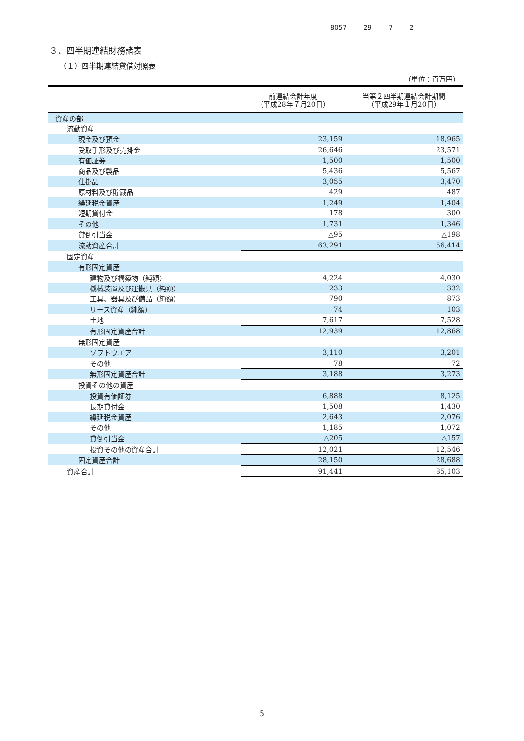8057 29 7 2
３．四半期連結財務諸表
（１）四半期連結貸借対照表
（単位：百万円）
| | 前連結会計年度 （平成28年７月20日） | 当第２四半期連結会計期間 （平成29年１月20日） |
| --- | --- | --- |
| 資産の部 | | |
| 流動資産 | | |
| 現金及び預金 | 23,159 | 18,965 |
| 受取手形及び売掛金 | 26,646 | 23,571 |
| 有価証券 | 1,500 | 1,500 |
| 商品及び製品 | 5,436 | 5,567 |
| 仕掛品 | 3,055 | 3,470 |
| 原材料及び貯蔵品 | 429 | 487 |
| 繰延税金資産 | 1,249 | 1,404 |
| 短期貸付金 | 178 | 300 |
| その他 | 1,731 | 1,346 |
| 貸倒引当金 | △95 | △198 |
| 流動資産合計 | 63,291 | 56,414 |
| 固定資産 | | |
| 有形固定資産 | | |
| 建物及び構築物（純額） | 4,224 | 4,030 |
| 機械装置及び運搬具（純額） | 233 | 332 |
| 工具、器具及び備品（純額） | 790 | 873 |
| リース資産（純額） | 74 | 103 |
| 土地 | 7,617 | 7,528 |
| 有形固定資産合計 | 12,939 | 12,868 |
| 無形固定資産 | | |
| ソフトウエア | 3,110 | 3,201 |
| その他 | 78 | 72 |
| 無形固定資産合計 | 3,188 | 3,273 |
| 投資その他の資産 | | |
| 投資有価証券 | 6,888 | 8,125 |
| 長期貸付金 | 1,508 | 1,430 |
| 繰延税金資産 | 2,643 | 2,076 |
| その他 | 1,185 | 1,072 |
| 貸倒引当金 | △205 | △157 |
| 投資その他の資産合計 | 12,021 | 12,546 |
| 固定資産合計 | 28,150 | 28,688 |
| 資産合計 | 91,441 | 85,103 |
5